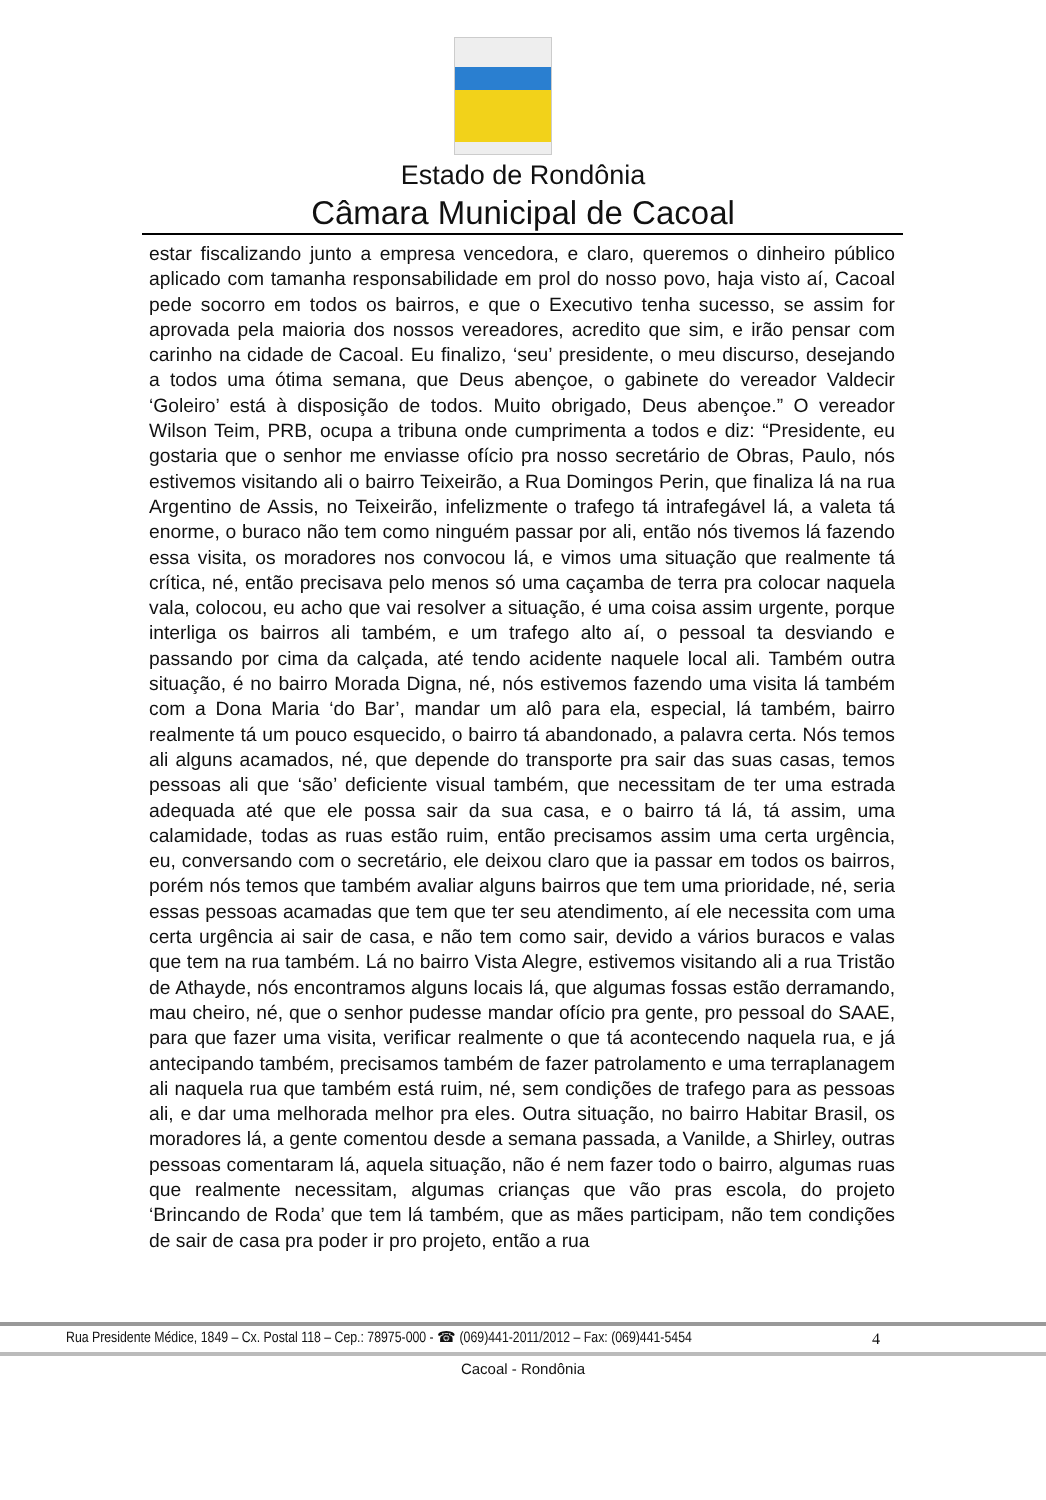Estado de Rondônia
Câmara Municipal de Cacoal
estar fiscalizando junto a empresa vencedora, e claro, queremos o dinheiro público aplicado com tamanha responsabilidade em prol do nosso povo, haja visto aí, Cacoal pede socorro em todos os bairros, e que o Executivo tenha sucesso, se assim for aprovada pela maioria dos nossos vereadores, acredito que sim, e irão pensar com carinho na cidade de Cacoal. Eu finalizo, ‘seu’ presidente, o meu discurso, desejando a todos uma ótima semana, que Deus abençoe, o gabinete do vereador Valdecir ‘Goleiro’ está à disposição de todos. Muito obrigado, Deus abençoe.” O vereador Wilson Teim, PRB, ocupa a tribuna onde cumprimenta a todos e diz: “Presidente, eu gostaria que o senhor me enviasse ofício pra nosso secretário de Obras, Paulo, nós estivemos visitando ali o bairro Teixeirão, a Rua Domingos Perin, que finaliza lá na rua Argentino de Assis, no Teixeirão, infelizmente o trafego tá intrafegável lá, a valeta tá enorme, o buraco não tem como ninguém passar por ali, então nós tivemos lá fazendo essa visita, os moradores nos convocou lá, e vimos uma situação que realmente tá crítica, né, então precisava pelo menos só uma caçamba de terra pra colocar naquela vala, colocou, eu acho que vai resolver a situação, é uma coisa assim urgente, porque interliga os bairros ali também, e um trafego alto aí, o pessoal ta desviando e passando por cima da calçada, até tendo acidente naquele local ali. Também outra situação, é no bairro Morada Digna, né, nós estivemos fazendo uma visita lá também com a Dona Maria ‘do Bar’, mandar um alô para ela, especial, lá também, bairro realmente tá um pouco esquecido, o bairro tá abandonado, a palavra certa. Nós temos ali alguns acamados, né, que depende do transporte pra sair das suas casas, temos pessoas ali que ‘são’ deficiente visual também, que necessitam de ter uma estrada adequada até que ele possa sair da sua casa, e o bairro tá lá, tá assim, uma calamidade, todas as ruas estão ruim, então precisamos assim uma certa urgência, eu, conversando com o secretário, ele deixou claro que ia passar em todos os bairros, porém nós temos que também avaliar alguns bairros que tem uma prioridade, né, seria essas pessoas acamadas que tem que ter seu atendimento, aí ele necessita com uma certa urgência ai sair de casa, e não tem como sair, devido a vários buracos e valas que tem na rua também. Lá no bairro Vista Alegre, estivemos visitando ali a rua Tristão de Athayde, nós encontramos alguns locais lá, que algumas fossas estão derramando, mau cheiro, né, que o senhor pudesse mandar ofício pra gente, pro pessoal do SAAE, para que fazer uma visita, verificar realmente o que tá acontecendo naquela rua, e já antecipando também, precisamos também de fazer patrolamento e uma terraplanagem ali naquela rua que também está ruim, né, sem condições de trafego para as pessoas ali, e dar uma melhorada melhor pra eles. Outra situação, no bairro Habitar Brasil, os moradores lá, a gente comentou desde a semana passada, a Vanilde, a Shirley, outras pessoas comentaram lá, aquela situação, não é nem fazer todo o bairro, algumas ruas que realmente necessitam, algumas crianças que vão pras escola, do projeto ‘Brincando de Roda’ que tem lá também, que as mães participam, não tem condições de sair de casa pra poder ir pro projeto, então a rua
Rua Presidente Médice, 1849 – Cx. Postal 118 – Cep.: 78975-000 - ☎ (069)441-2011/2012 – Fax: (069)441-5454
4
Cacoal - Rondônia